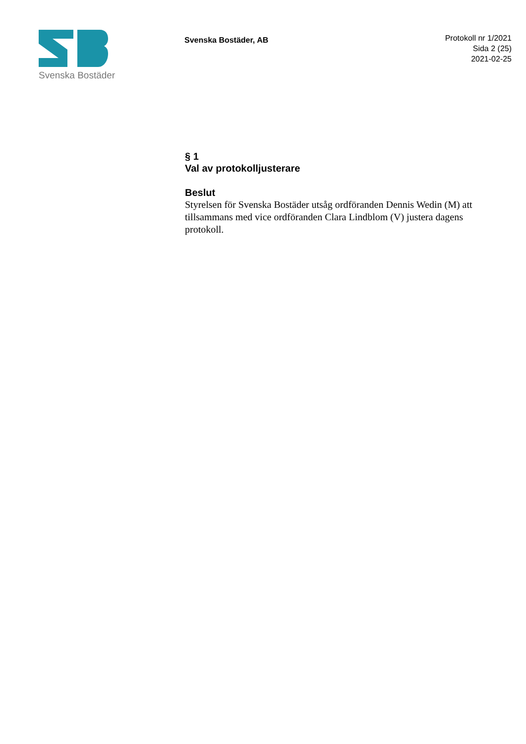Svenska Bostäder
Svenska Bostäder, AB
Protokoll nr 1/2021
Sida 2 (25)
2021-02-25
§ 1
Val av protokolljusterare
Beslut
Styrelsen för Svenska Bostäder utsåg ordföranden Dennis Wedin (M) att tillsammans med vice ordföranden Clara Lindblom (V) justera dagens protokoll.